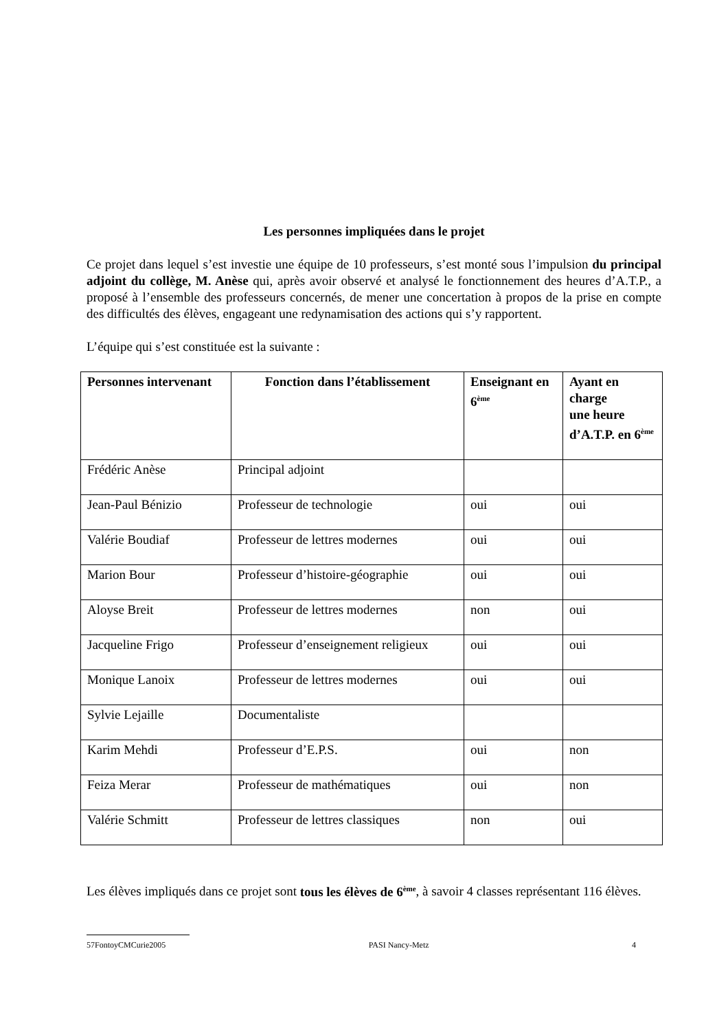Les personnes impliquées dans le projet
Ce projet dans lequel s’est investie une équipe de 10 professeurs, s’est monté sous l’impulsion du principal adjoint du collège, M. Anèse qui, après avoir observé et analysé le fonctionnement des heures d’A.T.P., a proposé à l’ensemble des professeurs concernés, de mener une concertation à propos de la prise en compte des difficultés des élèves, engageant une redynamisation des actions qui s’y rapportent.
L’équipe qui s’est constituée est la suivante :
| Personnes intervenant | Fonction dans l’établissement | Enseignant en 6<sup>ème</sup> | Ayant en charge une heure d’A.T.P. en 6<sup>ème</sup> |
| --- | --- | --- | --- |
| Frédéric Anèse | Principal adjoint | | |
| Jean-Paul Bénizio | Professeur de technologie | oui | oui |
| Valérie Boudiaf | Professeur de lettres modernes | oui | oui |
| Marion Bour | Professeur d’histoire-géographie | oui | oui |
| Aloyse Breit | Professeur de lettres modernes | non | oui |
| Jacqueline Frigo | Professeur d’enseignement religieux | oui | oui |
| Monique Lanoix | Professeur de lettres modernes | oui | oui |
| Sylvie Lejaille | Documentaliste | | |
| Karim Mehdi | Professeur d’E.P.S. | oui | non |
| Feiza Merar | Professeur de mathématiques | oui | non |
| Valérie Schmitt | Professeur de lettres classiques | non | oui |
Les élèves impliqués dans ce projet sont tous les élèves de 6<sup>ème</sup>, à savoir 4 classes représentant 116 élèves.
57FontoyCMCurie2005 PASI Nancy-Metz 4